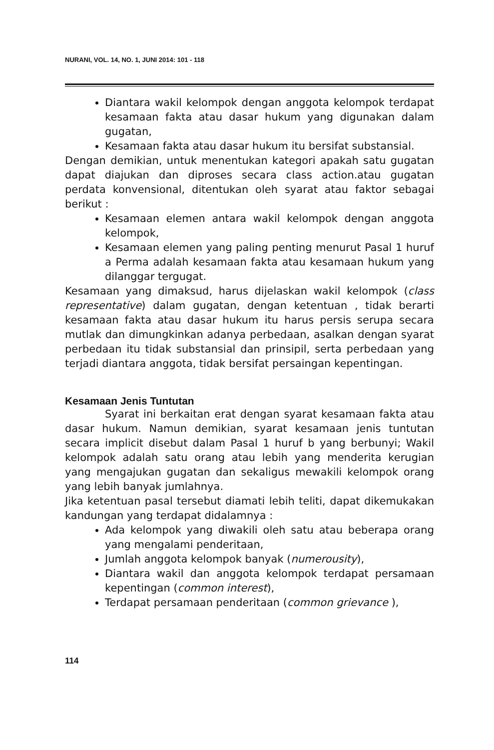NURANI, VOL. 14, NO. 1, JUNI 2014: 101 - 118
Diantara wakil kelompok dengan anggota kelompok terdapat kesamaan fakta atau dasar hukum yang digunakan dalam gugatan,
Kesamaan fakta atau dasar hukum itu bersifat substansial.
Dengan demikian, untuk menentukan kategori apakah satu gugatan dapat diajukan dan diproses secara class action.atau gugatan perdata konvensional, ditentukan oleh syarat atau faktor sebagai berikut :
Kesamaan elemen antara wakil kelompok dengan anggota kelompok,
Kesamaan elemen yang paling penting menurut Pasal 1 huruf a Perma adalah kesamaan fakta atau kesamaan hukum yang dilanggar tergugat.
Kesamaan yang dimaksud, harus dijelaskan wakil kelompok (class representative) dalam gugatan, dengan ketentuan , tidak berarti kesamaan fakta atau dasar hukum itu harus persis serupa secara mutlak dan dimungkinkan adanya perbedaan, asalkan dengan syarat perbedaan itu tidak substansial dan prinsipil, serta perbedaan yang terjadi diantara anggota, tidak bersifat persaingan kepentingan.
Kesamaan Jenis Tuntutan
Syarat ini berkaitan erat dengan syarat kesamaan fakta atau dasar hukum. Namun demikian, syarat kesamaan jenis tuntutan secara implicit disebut dalam Pasal 1 huruf b yang berbunyi; Wakil kelompok adalah satu orang atau lebih yang menderita kerugian yang mengajukan gugatan dan sekaligus mewakili kelompok orang yang lebih banyak jumlahnya.
Jika ketentuan pasal tersebut diamati lebih teliti, dapat dikemukakan kandungan yang terdapat didalamnya :
Ada kelompok yang diwakili oleh satu atau beberapa orang yang mengalami penderitaan,
Jumlah anggota kelompok banyak (numerousity),
Diantara wakil dan anggota kelompok terdapat persamaan kepentingan (common interest),
Terdapat persamaan penderitaan (common grievance ),
114